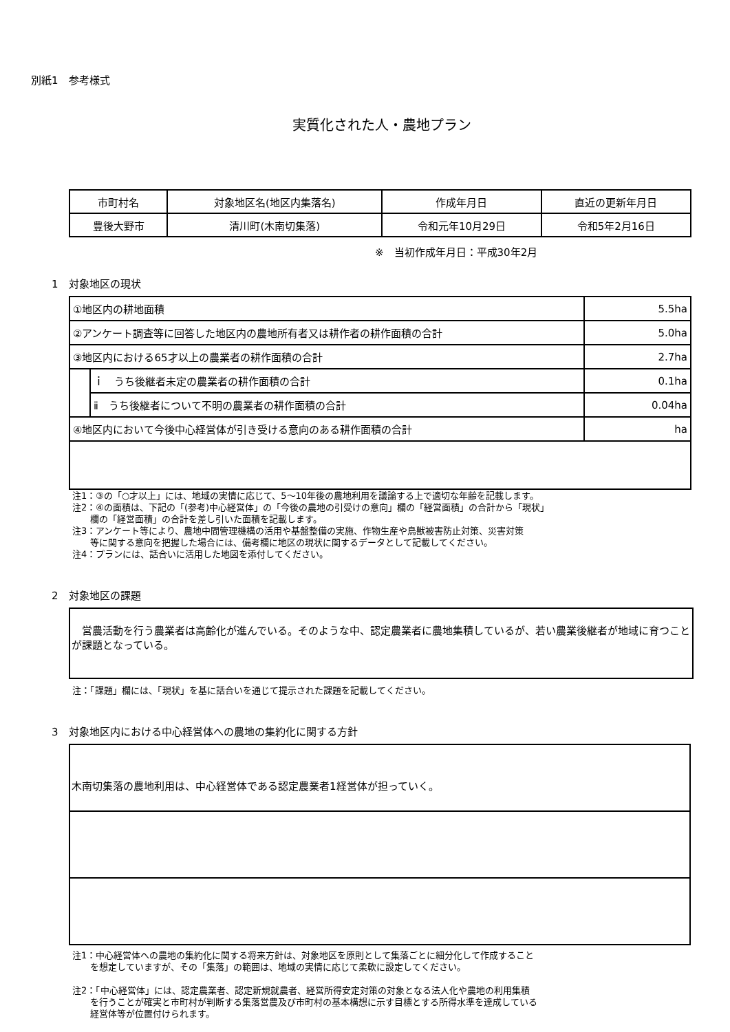別紙1　参考様式
実質化された人・農地プラン
| 市町村名 | 対象地区名(地区内集落名) | 作成年月日 | 直近の更新年月日 |
| 豊後大野市 | 清川町(木南切集落) | 令和元年10月29日 | 令和5年2月16日 |
※　当初作成年月日：平成30年2月
1　対象地区の現状
| ①地区内の耕地面積 | | 5.5ha |
| ②アンケート調査等に回答した地区内の農地所有者又は耕作者の耕作面積の合計 | | 5.0ha |
| ③地区内における65才以上の農業者の耕作面積の合計 | | 2.7ha |
| | ｉ うち後継者未定の農業者の耕作面積の合計 | 0.1ha |
| | ⅱ うち後継者について不明の農業者の耕作面積の合計 | 0.04ha |
| ④地区内において今後中心経営体が引き受ける意向のある耕作面積の合計 | | ha |
注1：③の「○才以上」には、地域の実情に応じて、5～10年後の農地利用を議論する上で適切な年齢を記載します。
注2：④の面積は、下記の「(参考)中心経営体」の「今後の農地の引受けの意向」欄の「経営面積」の合計から「現状」
　　欄の「経営面積」の合計を差し引いた面積を記載します。
注3：アンケート等により、農地中間管理機構の活用や基盤整備の実施、作物生産や鳥獣被害防止対策、災害対策
　　等に関する意向を把握した場合には、備考欄に地区の現状に関するデータとして記載してください。
注4：プランには、話合いに活用した地図を添付してください。
2　対象地区の課題
　営農活動を行う農業者は高齢化が進んでいる。そのような中、認定農業者に農地集積しているが、若い農業後継者が地域に育つことが課題となっている。
注：「課題」欄には、「現状」を基に話合いを通じて提示された課題を記載してください。
3　対象地区内における中心経営体への農地の集約化に関する方針
木南切集落の農地利用は、中心経営体である認定農業者1経営体が担っていく。
注1：中心経営体への農地の集約化に関する将来方針は、対象地区を原則として集落ごとに細分化して作成すること
　　を想定していますが、その「集落」の範囲は、地域の実情に応じて柔軟に設定してください。
注2：「中心経営体」には、認定農業者、認定新規就農者、経営所得安定対策の対象となる法人化や農地の利用集積
　　を行うことが確実と市町村が判断する集落営農及び市町村の基本構想に示す目標とする所得水準を達成している
　　経営体等が位置付けられます。